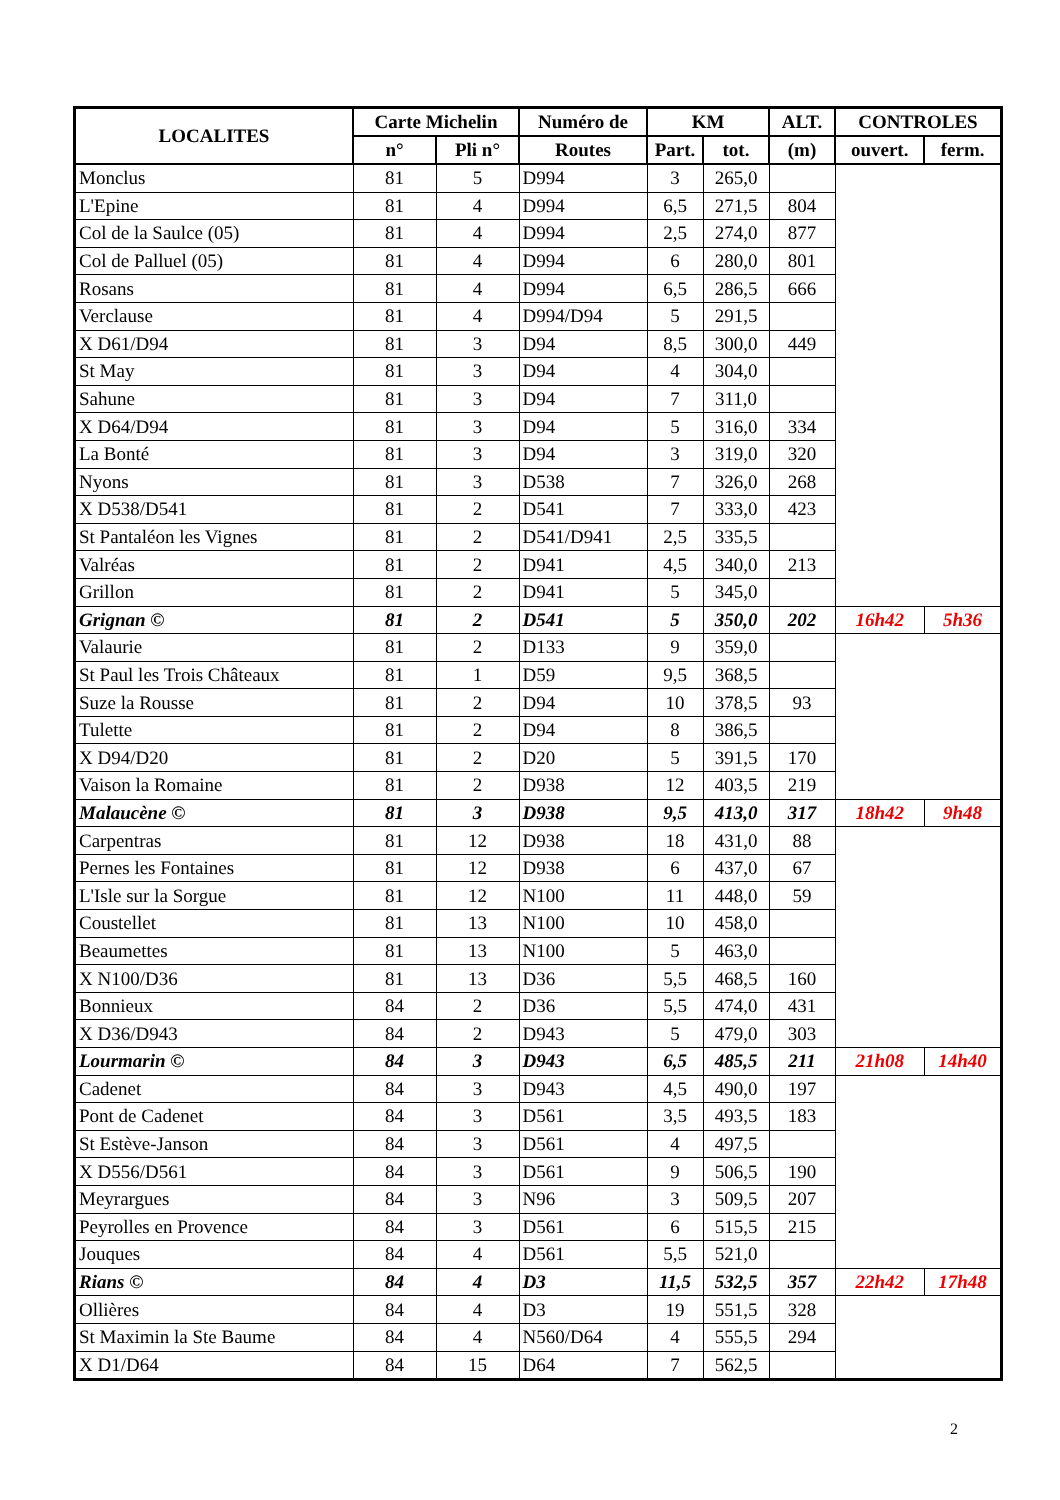| LOCALITES | Carte Michelin | | Numéro de | KM | | ALT. | CONTROLES | |
| --- | --- | --- | --- | --- | --- | --- | --- | --- |
| | n° | Pli n° | Routes | Part. | tot. | (m) | ouvert. | ferm. |
| Monclus | 81 | 5 | D994 | 3 | 265,0 | | | |
| L'Epine | 81 | 4 | D994 | 6,5 | 271,5 | 804 | | |
| Col de la Saulce (05) | 81 | 4 | D994 | 2,5 | 274,0 | 877 | | |
| Col de Palluel (05) | 81 | 4 | D994 | 6 | 280,0 | 801 | | |
| Rosans | 81 | 4 | D994 | 6,5 | 286,5 | 666 | | |
| Verclause | 81 | 4 | D994/D94 | 5 | 291,5 | | | |
| X D61/D94 | 81 | 3 | D94 | 8,5 | 300,0 | 449 | | |
| St May | 81 | 3 | D94 | 4 | 304,0 | | | |
| Sahune | 81 | 3 | D94 | 7 | 311,0 | | | |
| X D64/D94 | 81 | 3 | D94 | 5 | 316,0 | 334 | | |
| La Bonté | 81 | 3 | D94 | 3 | 319,0 | 320 | | |
| Nyons | 81 | 3 | D538 | 7 | 326,0 | 268 | | |
| X D538/D541 | 81 | 2 | D541 | 7 | 333,0 | 423 | | |
| St Pantaléon les Vignes | 81 | 2 | D541/D941 | 2,5 | 335,5 | | | |
| Valréas | 81 | 2 | D941 | 4,5 | 340,0 | 213 | | |
| Grillon | 81 | 2 | D941 | 5 | 345,0 | | | |
| Grignan © | 81 | 2 | D541 | 5 | 350,0 | 202 | 16h42 | 5h36 |
| Valaurie | 81 | 2 | D133 | 9 | 359,0 | | | |
| St Paul les Trois Châteaux | 81 | 1 | D59 | 9,5 | 368,5 | | | |
| Suze la Rousse | 81 | 2 | D94 | 10 | 378,5 | 93 | | |
| Tulette | 81 | 2 | D94 | 8 | 386,5 | | | |
| X D94/D20 | 81 | 2 | D20 | 5 | 391,5 | 170 | | |
| Vaison la Romaine | 81 | 2 | D938 | 12 | 403,5 | 219 | | |
| Malaucène © | 81 | 3 | D938 | 9,5 | 413,0 | 317 | 18h42 | 9h48 |
| Carpentras | 81 | 12 | D938 | 18 | 431,0 | 88 | | |
| Pernes les Fontaines | 81 | 12 | D938 | 6 | 437,0 | 67 | | |
| L'Isle sur la Sorgue | 81 | 12 | N100 | 11 | 448,0 | 59 | | |
| Coustellet | 81 | 13 | N100 | 10 | 458,0 | | | |
| Beaumettes | 81 | 13 | N100 | 5 | 463,0 | | | |
| X N100/D36 | 81 | 13 | D36 | 5,5 | 468,5 | 160 | | |
| Bonnieux | 84 | 2 | D36 | 5,5 | 474,0 | 431 | | |
| X D36/D943 | 84 | 2 | D943 | 5 | 479,0 | 303 | | |
| Lourmarin © | 84 | 3 | D943 | 6,5 | 485,5 | 211 | 21h08 | 14h40 |
| Cadenet | 84 | 3 | D943 | 4,5 | 490,0 | 197 | | |
| Pont de Cadenet | 84 | 3 | D561 | 3,5 | 493,5 | 183 | | |
| St Estève-Janson | 84 | 3 | D561 | 4 | 497,5 | | | |
| X D556/D561 | 84 | 3 | D561 | 9 | 506,5 | 190 | | |
| Meyrargues | 84 | 3 | N96 | 3 | 509,5 | 207 | | |
| Peyrolles en Provence | 84 | 3 | D561 | 6 | 515,5 | 215 | | |
| Jouques | 84 | 4 | D561 | 5,5 | 521,0 | | | |
| Rians © | 84 | 4 | D3 | 11,5 | 532,5 | 357 | 22h42 | 17h48 |
| Ollières | 84 | 4 | D3 | 19 | 551,5 | 328 | | |
| St Maximin la Ste Baume | 84 | 4 | N560/D64 | 4 | 555,5 | 294 | | |
| X D1/D64 | 84 | 15 | D64 | 7 | 562,5 | | | |
2